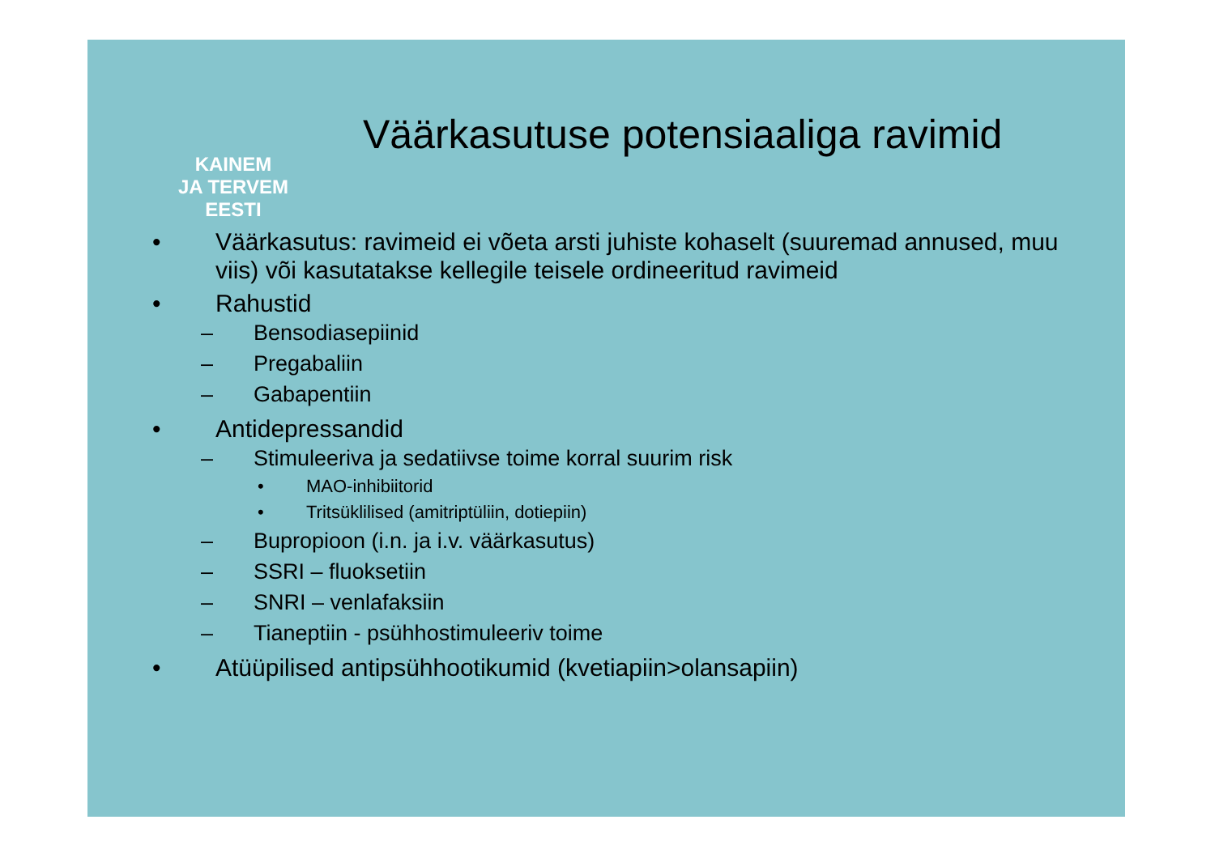KAINEM
JA TERVEM
EESTI
Väärkasutuse potensiaaliga ravimid
• Väärkasutus: ravimeid ei võeta arsti juhiste kohaselt (suuremad annused, muu viis) või kasutatakse kellegile teisele ordineeritud ravimeid
• Rahustid
– Bensodiasepiinid
– Pregabaliin
– Gabapentiin
• Antidepressandid
– Stimuleeriva ja sedatiivse toime korral suurim risk
• MAO-inhibiitorid
• Tritsüklilised (amitriptüliin, dotiepiin)
– Bupropioon (i.n. ja i.v. väärkasutus)
– SSRI – fluoksetiin
– SNRI – venlafaksiin
– Tianeptiin - psühhostimuleeriv toime
• Atüüpilised antipsühhootikumid (kvetiapiin>olansapiin)